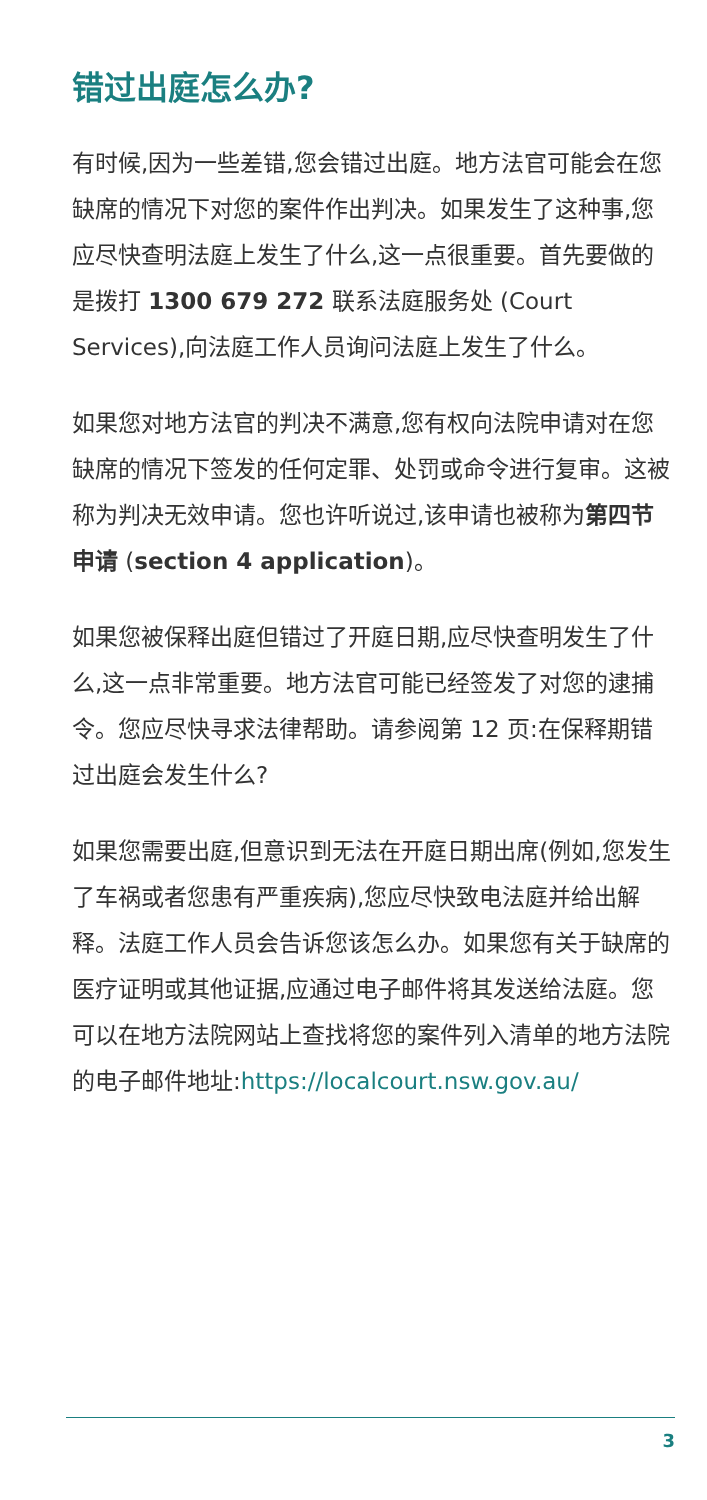错过出庭怎么办?
有时候,因为一些差错,您会错过出庭。地方法官可能会在您缺席的情况下对您的案件作出判决。如果发生了这种事,您应尽快查明法庭上发生了什么,这一点很重要。首先要做的是拨打 1300 679 272 联系法庭服务处 (Court Services),向法庭工作人员询问法庭上发生了什么。
如果您对地方法官的判决不满意,您有权向法院申请对在您缺席的情况下签发的任何定罪、处罚或命令进行复审。这被称为判决无效申请。您也许听说过,该申请也被称为第四节申请 (section 4 application)。
如果您被保释出庭但错过了开庭日期,应尽快查明发生了什么,这一点非常重要。地方法官可能已经签发了对您的逮捕令。您应尽快寻求法律帮助。请参阅第 12 页:在保释期错过出庭会发生什么?
如果您需要出庭,但意识到无法在开庭日期出席(例如,您发生了车祸或者您患有严重疾病),您应尽快致电法庭并给出解释。法庭工作人员会告诉您该怎么办。如果您有关于缺席的医疗证明或其他证据,应通过电子邮件将其发送给法庭。您可以在地方法院网站上查找将您的案件列入清单的地方法院的电子邮件地址:https://localcourt.nsw.gov.au/
3